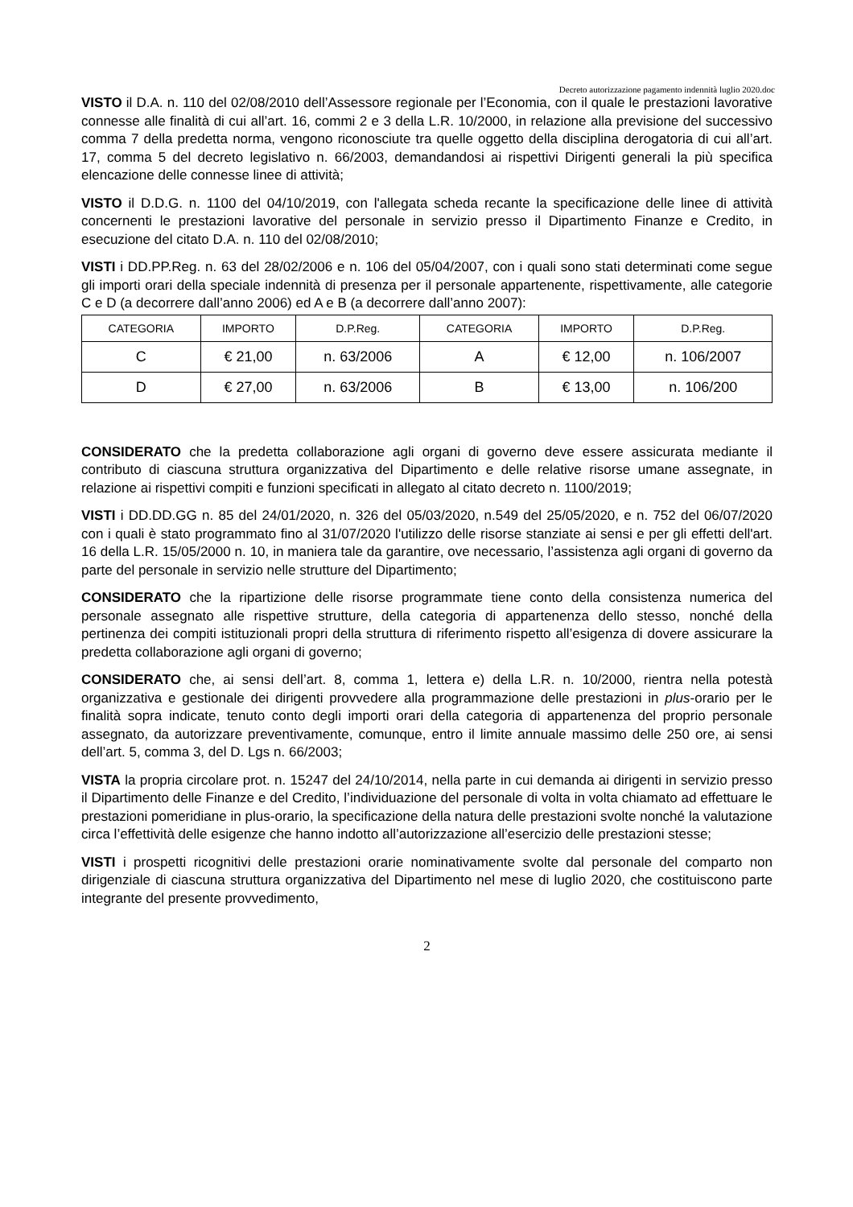Decreto autorizzazione pagamento indennità luglio 2020.doc
VISTO il D.A. n. 110 del 02/08/2010 dell’Assessore regionale per l’Economia, con il quale le prestazioni lavorative connesse alle finalità di cui all’art. 16, commi 2 e 3 della L.R. 10/2000, in relazione alla previsione del successivo comma 7 della predetta norma, vengono riconosciute tra quelle oggetto della disciplina derogatoria di cui all’art. 17, comma 5 del decreto legislativo n. 66/2003, demandandosi ai rispettivi Dirigenti generali la più specifica elencazione delle connesse linee di attività;
VISTO il D.D.G. n. 1100 del 04/10/2019, con l'allegata scheda recante la specificazione delle linee di attività concernenti le prestazioni lavorative del personale in servizio presso il Dipartimento Finanze e Credito, in esecuzione del citato D.A. n. 110 del 02/08/2010;
VISTI i DD.PP.Reg. n. 63 del 28/02/2006 e n. 106 del 05/04/2007, con i quali sono stati determinati come segue gli importi orari della speciale indennità di presenza per il personale appartenente, rispettivamente, alle categorie C e D (a decorrere dall’anno 2006) ed A e B (a decorrere dall’anno 2007):
| CATEGORIA | IMPORTO | D.P.Reg. | CATEGORIA | IMPORTO | D.P.Reg. |
| C | € 21,00 | n. 63/2006 | A | € 12,00 | n. 106/2007 |
| D | € 27,00 | n. 63/2006 | B | € 13,00 | n. 106/200 |
CONSIDERATO che la predetta collaborazione agli organi di governo deve essere assicurata mediante il contributo di ciascuna struttura organizzativa del Dipartimento e delle relative risorse umane assegnate, in relazione ai rispettivi compiti e funzioni specificati in allegato al citato decreto n. 1100/2019;
VISTI i DD.DD.GG n. 85 del 24/01/2020, n. 326 del 05/03/2020, n.549 del 25/05/2020, e n. 752 del 06/07/2020 con i quali è stato programmato fino al 31/07/2020 l'utilizzo delle risorse stanziate ai sensi e per gli effetti dell'art. 16 della L.R. 15/05/2000 n. 10, in maniera tale da garantire, ove necessario, l’assistenza agli organi di governo da parte del personale in servizio nelle strutture del Dipartimento;
CONSIDERATO che la ripartizione delle risorse programmate tiene conto della consistenza numerica del personale assegnato alle rispettive strutture, della categoria di appartenenza dello stesso, nonché della pertinenza dei compiti istituzionali propri della struttura di riferimento rispetto all’esigenza di dovere assicurare la predetta collaborazione agli organi di governo;
CONSIDERATO che, ai sensi dell’art. 8, comma 1, lettera e) della L.R. n. 10/2000, rientra nella potestà organizzativa e gestionale dei dirigenti provvedere alla programmazione delle prestazioni in plus-orario per le finalità sopra indicate, tenuto conto degli importi orari della categoria di appartenenza del proprio personale assegnato, da autorizzare preventivamente, comunque, entro il limite annuale massimo delle 250 ore, ai sensi dell’art. 5, comma 3, del D. Lgs n. 66/2003;
VISTA la propria circolare prot. n. 15247 del 24/10/2014, nella parte in cui demanda ai dirigenti in servizio presso il Dipartimento delle Finanze e del Credito, l’individuazione del personale di volta in volta chiamato ad effettuare le prestazioni pomeridiane in plus-orario, la specificazione della natura delle prestazioni svolte nonché la valutazione circa l’effettività delle esigenze che hanno indotto all’autorizzazione all’esercizio delle prestazioni stesse;
VISTI i prospetti ricognitivi delle prestazioni orarie nominativamente svolte dal personale del comparto non dirigenziale di ciascuna struttura organizzativa del Dipartimento nel mese di luglio 2020, che costituiscono parte integrante del presente provvedimento,
2